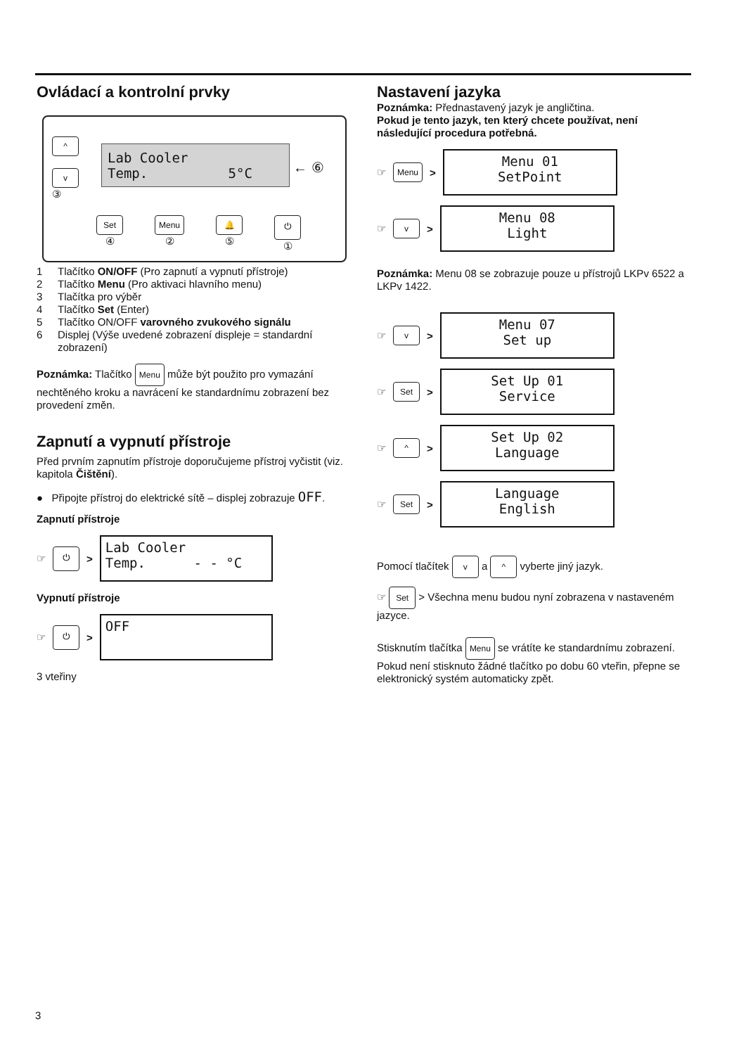Ovládací a kontrolní prvky
^
v
③
Lab Cooler Temp. 5°C
← ⑥
Set
④
Menu
②
🔔
⑤
⏻
①
1 Tlačítko ON/OFF (Pro zapnutí a vypnutí přístroje)
2 Tlačítko Menu (Pro aktivaci hlavního menu)
3 Tlačítka pro výběr
4 Tlačítko Set (Enter)
5 Tlačítko ON/OFF varovného zvukového signálu
6 Displej (Výše uvedené zobrazení displeje = standardní zobrazení)
Poznámka: Tlačítko Menu může být použito pro vymazání nechtěného kroku a navrácení ke standardnímu zobrazení bez provedení změn.
Zapnutí a vypnutí přístroje
Před prvním zapnutím přístroje doporučujeme přístroj vyčistit (viz. kapitola Čištění).
● Připojte přístroj do elektrické sítě – displej zobrazuje OFF.
Zapnutí přístroje
☞ ⏻ >
Lab Cooler Temp. - - °C
Vypnutí přístroje
☞ ⏻ >
OFF
3 vteřiny
Nastavení jazyka
Poznámka: Přednastavený jazyk je angličtina.
Pokud je tento jazyk, ten který chcete používat, není následující procedura potřebná.
☞ Menu >
Menu 01 SetPoint
☞ v >
Menu 08 Light
Poznámka: Menu 08 se zobrazuje pouze u přístrojů LKPv 6522 a LKPv 1422.
☞ v >
Menu 07 Set up
☞ Set >
Set Up 01 Service
☞ ^ >
Set Up 02 Language
☞ Set >
Language English
Pomocí tlačítek v a ^ vyberte jiný jazyk.
☞ Set > Všechna menu budou nyní zobrazena v nastaveném jazyce.
Stisknutím tlačítka Menu se vrátíte ke standardnímu zobrazení. Pokud není stisknuto žádné tlačítko po dobu 60 vteřin, přepne se elektronický systém automaticky zpět.
3